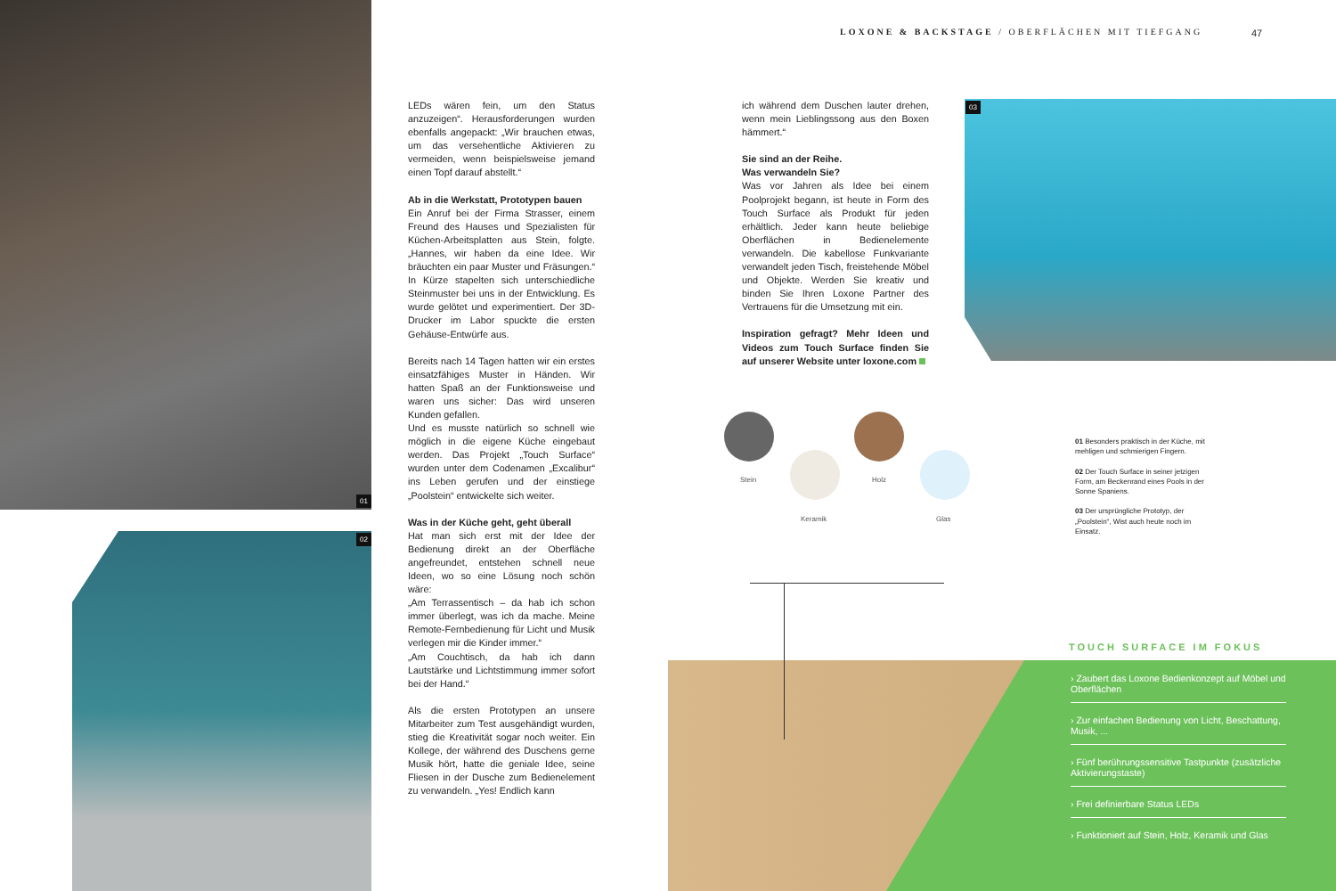01
02
03
LOXONE & BACKSTAGE / OBERFLÄCHEN MIT TIEFGANG
47
LEDs wären fein, um den Status anzuzeigen“. Herausforderungen wurden ebenfalls angepackt: „Wir brauchen etwas, um das versehentliche Aktivieren zu vermeiden, wenn beispielsweise jemand einen Topf darauf abstellt.“
Ab in die Werkstatt, Prototypen bauen
Ein Anruf bei der Firma Strasser, einem Freund des Hauses und Spezialisten für Küchen-Arbeitsplatten aus Stein, folgte. „Hannes, wir haben da eine Idee. Wir bräuchten ein paar Muster und Fräsungen.“ In Kürze stapelten sich unterschiedliche Steinmuster bei uns in der Entwicklung. Es wurde gelötet und experimentiert. Der 3D-Drucker im Labor spuckte die ersten Gehäuse-Entwürfe aus.
Bereits nach 14 Tagen hatten wir ein erstes einsatzfähiges Muster in Händen. Wir hatten Spaß an der Funktionsweise und waren uns sicher: Das wird unseren Kunden gefallen.
Und es musste natürlich so schnell wie möglich in die eigene Küche eingebaut werden. Das Projekt „Touch Surface“ wurden unter dem Codenamen „Excalibur“ ins Leben gerufen und der einstiege „Poolstein“ entwickelte sich weiter.
Was in der Küche geht, geht überall
Hat man sich erst mit der Idee der Bedienung direkt an der Oberfläche angefreundet, entstehen schnell neue Ideen, wo so eine Lösung noch schön wäre:
„Am Terrassentisch – da hab ich schon immer überlegt, was ich da mache. Meine Remote-Fernbedienung für Licht und Musik verlegen mir die Kinder immer.“
„Am Couchtisch, da hab ich dann Lautstärke und Lichtstimmung immer sofort bei der Hand.“
Als die ersten Prototypen an unsere Mitarbeiter zum Test ausgehändigt wurden, stieg die Kreativität sogar noch weiter. Ein Kollege, der während des Duschens gerne Musik hört, hatte die geniale Idee, seine Fliesen in der Dusche zum Bedienelement zu verwandeln. „Yes! Endlich kann
ich während dem Duschen lauter drehen, wenn mein Lieblingssong aus den Boxen hämmert.“
Sie sind an der Reihe.
Was verwandeln Sie?
Was vor Jahren als Idee bei einem Poolprojekt begann, ist heute in Form des Touch Surface als Produkt für jeden erhältlich. Jeder kann heute beliebige Oberflächen in Bedienelemente verwandeln. Die kabellose Funkvariante verwandelt jeden Tisch, freistehende Möbel und Objekte. Werden Sie kreativ und binden Sie Ihren Loxone Partner des Vertrauens für die Umsetzung mit ein.
Inspiration gefragt? Mehr Ideen und Videos zum Touch Surface finden Sie auf unserer Website unter loxone.com
Stein
Keramik
Holz
Glas
01 Besonders praktisch in der Küche, mit mehligen und schmierigen Fingern.
02 Der Touch Surface in seiner jetzigen Form, am Beckenrand eines Pools in der Sonne Spaniens.
03 Der ursprüngliche Prototyp, der „Poolstein“, Wist auch heute noch im Einsatz.
TOUCH SURFACE IM FOKUS
› Zaubert das Loxone Bedienkonzept auf Möbel und Oberflächen
› Zur einfachen Bedienung von Licht, Beschattung, Musik, ...
› Fünf berührungssensitive Tastpunkte (zusätzliche Aktivierungstaste)
› Frei definierbare Status LEDs
› Funktioniert auf Stein, Holz, Keramik und Glas